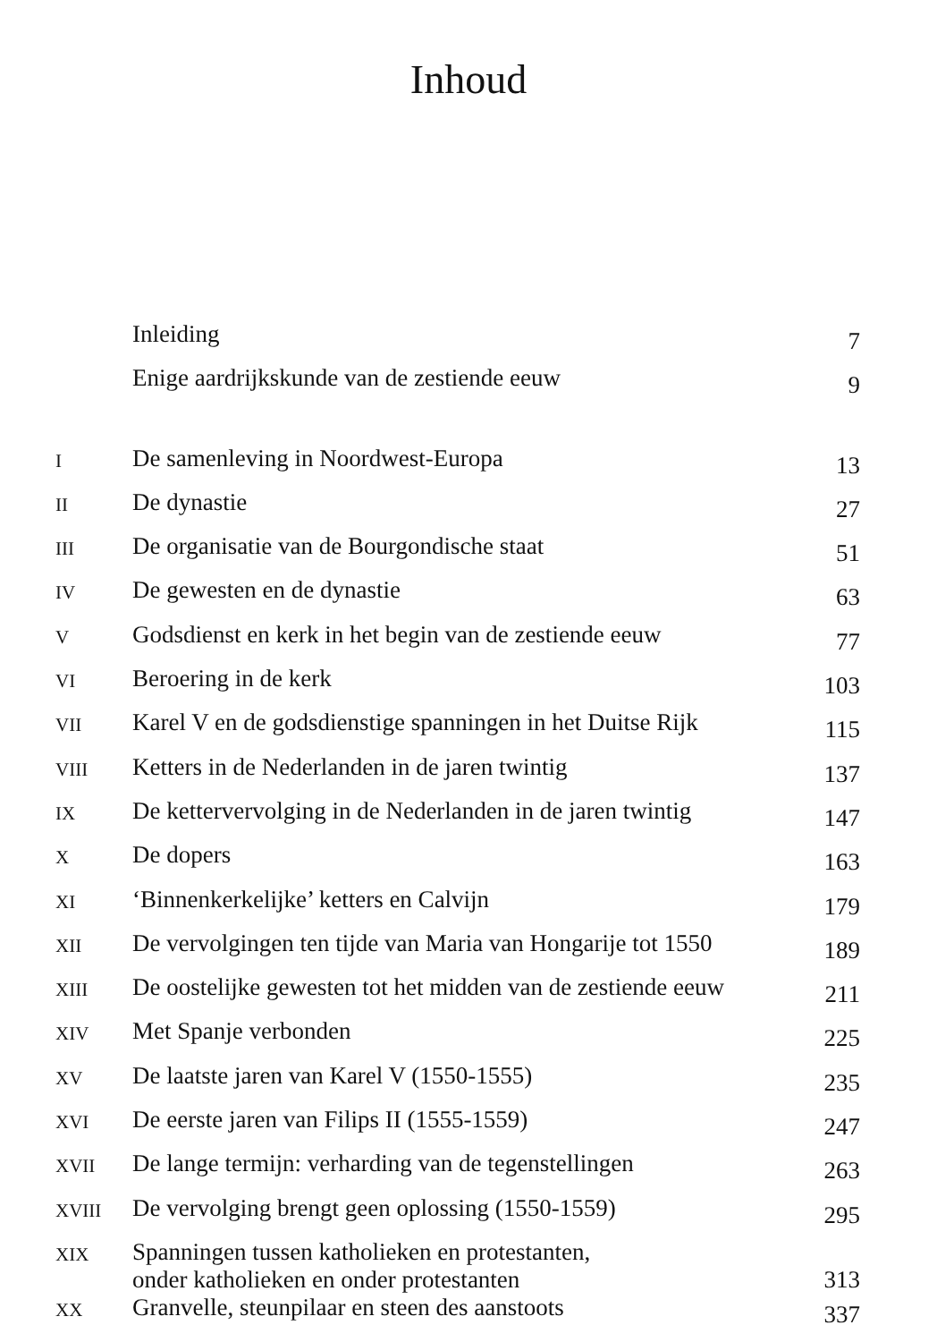Inhoud
| | Inleiding | 7 |
| | Enige aardrijkskunde van de zestiende eeuw | 9 |
| I | De samenleving in Noordwest-Europa | 13 |
| II | De dynastie | 27 |
| III | De organisatie van de Bourgondische staat | 51 |
| IV | De gewesten en de dynastie | 63 |
| V | Godsdienst en kerk in het begin van de zestiende eeuw | 77 |
| VI | Beroering in de kerk | 103 |
| VII | Karel V en de godsdienstige spanningen in het Duitse Rijk | 115 |
| VIII | Ketters in de Nederlanden in de jaren twintig | 137 |
| IX | De kettervervolging in de Nederlanden in de jaren twintig | 147 |
| X | De dopers | 163 |
| XI | ‘Binnenkerkelijke’ ketters en Calvijn | 179 |
| XII | De vervolgingen ten tijde van Maria van Hongarije tot 1550 | 189 |
| XIII | De oostelijke gewesten tot het midden van de zestiende eeuw | 211 |
| XIV | Met Spanje verbonden | 225 |
| XV | De laatste jaren van Karel V (1550-1555) | 235 |
| XVI | De eerste jaren van Filips II (1555-1559) | 247 |
| XVII | De lange termijn: verharding van de tegenstellingen | 263 |
| XVIII | De vervolging brengt geen oplossing (1550-1559) | 295 |
| XIX | Spanningen tussen katholieken en protestanten, onder katholieken en onder protestanten | 313 |
| XX | Granvelle, steunpilaar en steen des aanstoots | 337 |